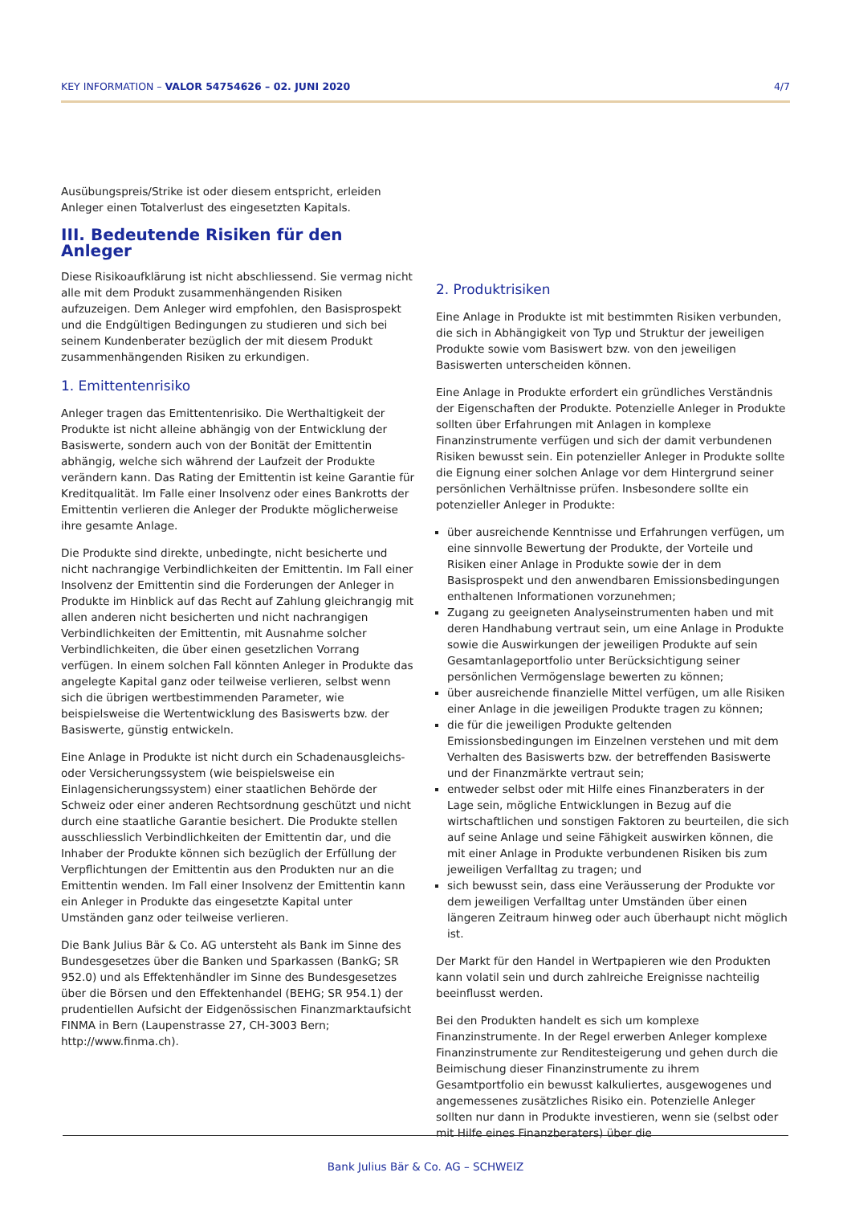KEY INFORMATION – VALOR 54754626 – 02. JUNI 2020 4/7
Ausübungspreis/Strike ist oder diesem entspricht, erleiden Anleger einen Totalverlust des eingesetzten Kapitals.
III. Bedeutende Risiken für den Anleger
Diese Risikoaufklärung ist nicht abschliessend. Sie vermag nicht alle mit dem Produkt zusammenhängenden Risiken aufzuzeigen. Dem Anleger wird empfohlen, den Basisprospekt und die Endgültigen Bedingungen zu studieren und sich bei seinem Kundenberater bezüglich der mit diesem Produkt zusammenhängenden Risiken zu erkundigen.
1. Emittentenrisiko
Anleger tragen das Emittentenrisiko. Die Werthaltigkeit der Produkte ist nicht alleine abhängig von der Entwicklung der Basiswerte, sondern auch von der Bonität der Emittentin abhängig, welche sich während der Laufzeit der Produkte verändern kann. Das Rating der Emittentin ist keine Garantie für Kreditqualität. Im Falle einer Insolvenz oder eines Bankrotts der Emittentin verlieren die Anleger der Produkte möglicherweise ihre gesamte Anlage.
Die Produkte sind direkte, unbedingte, nicht besicherte und nicht nachrangige Verbindlichkeiten der Emittentin. Im Fall einer Insolvenz der Emittentin sind die Forderungen der Anleger in Produkte im Hinblick auf das Recht auf Zahlung gleichrangig mit allen anderen nicht besicherten und nicht nachrangigen Verbindlichkeiten der Emittentin, mit Ausnahme solcher Verbindlichkeiten, die über einen gesetzlichen Vorrang verfügen. In einem solchen Fall könnten Anleger in Produkte das angelegte Kapital ganz oder teilweise verlieren, selbst wenn sich die übrigen wertbestimmenden Parameter, wie beispielsweise die Wertentwicklung des Basiswerts bzw. der Basiswerte, günstig entwickeln.
Eine Anlage in Produkte ist nicht durch ein Schadenausgleichs- oder Versicherungssystem (wie beispielsweise ein Einlagensicherungssystem) einer staatlichen Behörde der Schweiz oder einer anderen Rechtsordnung geschützt und nicht durch eine staatliche Garantie besichert. Die Produkte stellen ausschliesslich Verbindlichkeiten der Emittentin dar, und die Inhaber der Produkte können sich bezüglich der Erfüllung der Verpflichtungen der Emittentin aus den Produkten nur an die Emittentin wenden. Im Fall einer Insolvenz der Emittentin kann ein Anleger in Produkte das eingesetzte Kapital unter Umständen ganz oder teilweise verlieren.
Die Bank Julius Bär & Co. AG untersteht als Bank im Sinne des Bundesgesetzes über die Banken und Sparkassen (BankG; SR 952.0) und als Effektenhändler im Sinne des Bundesgesetzes über die Börsen und den Effektenhandel (BEHG; SR 954.1) der prudentiellen Aufsicht der Eidgenössischen Finanzmarktaufsicht FINMA in Bern (Laupenstrasse 27, CH-3003 Bern; http://www.finma.ch).
2. Produktrisiken
Eine Anlage in Produkte ist mit bestimmten Risiken verbunden, die sich in Abhängigkeit von Typ und Struktur der jeweiligen Produkte sowie vom Basiswert bzw. von den jeweiligen Basiswerten unterscheiden können.
Eine Anlage in Produkte erfordert ein gründliches Verständnis der Eigenschaften der Produkte. Potenzielle Anleger in Produkte sollten über Erfahrungen mit Anlagen in komplexe Finanzinstrumente verfügen und sich der damit verbundenen Risiken bewusst sein. Ein potenzieller Anleger in Produkte sollte die Eignung einer solchen Anlage vor dem Hintergrund seiner persönlichen Verhältnisse prüfen. Insbesondere sollte ein potenzieller Anleger in Produkte:
über ausreichende Kenntnisse und Erfahrungen verfügen, um eine sinnvolle Bewertung der Produkte, der Vorteile und Risiken einer Anlage in Produkte sowie der in dem Basisprospekt und den anwendbaren Emissionsbedingungen enthaltenen Informationen vorzunehmen;
Zugang zu geeigneten Analyseinstrumenten haben und mit deren Handhabung vertraut sein, um eine Anlage in Produkte sowie die Auswirkungen der jeweiligen Produkte auf sein Gesamtanlageportfolio unter Berücksichtigung seiner persönlichen Vermögenslage bewerten zu können;
über ausreichende finanzielle Mittel verfügen, um alle Risiken einer Anlage in die jeweiligen Produkte tragen zu können;
die für die jeweiligen Produkte geltenden Emissionsbedingungen im Einzelnen verstehen und mit dem Verhalten des Basiswerts bzw. der betreffenden Basiswerte und der Finanzmärkte vertraut sein;
entweder selbst oder mit Hilfe eines Finanzberaters in der Lage sein, mögliche Entwicklungen in Bezug auf die wirtschaftlichen und sonstigen Faktoren zu beurteilen, die sich auf seine Anlage und seine Fähigkeit auswirken können, die mit einer Anlage in Produkte verbundenen Risiken bis zum jeweiligen Verfalltag zu tragen; und
sich bewusst sein, dass eine Veräusserung der Produkte vor dem jeweiligen Verfalltag unter Umständen über einen längeren Zeitraum hinweg oder auch überhaupt nicht möglich ist.
Der Markt für den Handel in Wertpapieren wie den Produkten kann volatil sein und durch zahlreiche Ereignisse nachteilig beeinflusst werden.
Bei den Produkten handelt es sich um komplexe Finanzinstrumente. In der Regel erwerben Anleger komplexe Finanzinstrumente zur Renditesteigerung und gehen durch die Beimischung dieser Finanzinstrumente zu ihrem Gesamtportfolio ein bewusst kalkuliertes, ausgewogenes und angemessenes zusätzliches Risiko ein. Potenzielle Anleger sollten nur dann in Produkte investieren, wenn sie (selbst oder mit Hilfe eines Finanzberaters) über die
Bank Julius Bär & Co. AG – SCHWEIZ